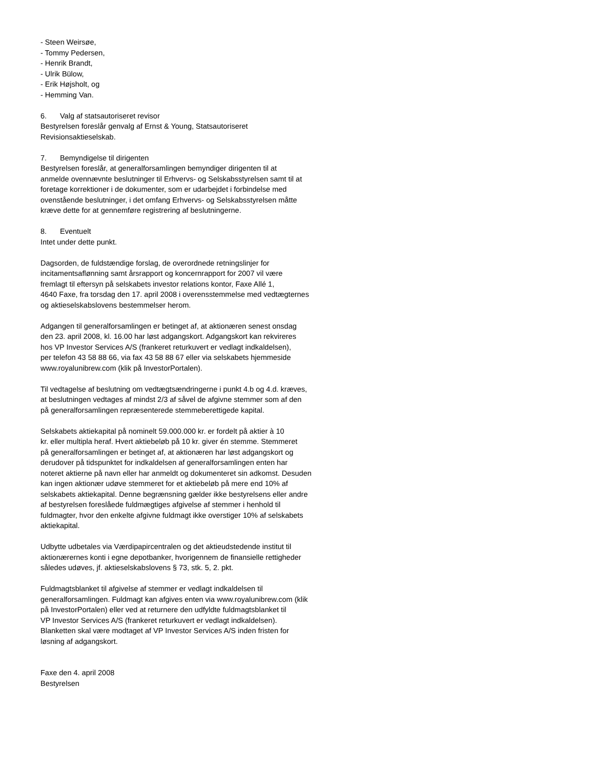- Steen Weirsøe,
- Tommy Pedersen,
- Henrik Brandt,
- Ulrik Bülow,
- Erik Højsholt, og
- Hemming Van.
6. Valg af statsautoriseret revisor
Bestyrelsen foreslår genvalg af Ernst & Young, Statsautoriseret
Revisionsaktieselskab.
7. Bemyndigelse til dirigenten
Bestyrelsen foreslår, at generalforsamlingen bemyndiger dirigenten til at
anmelde ovennævnte beslutninger til Erhvervs- og Selskabsstyrelsen samt til at
foretage korrektioner i de dokumenter, som er udarbejdet i forbindelse med
ovenstående beslutninger, i det omfang Erhvervs- og Selskabsstyrelsen måtte
kræve dette for at gennemføre registrering af beslutningerne.
8. Eventuelt
Intet under dette punkt.
Dagsorden, de fuldstændige forslag, de overordnede retningslinjer for
incitamentsaflønning samt årsrapport og koncernrapport for 2007 vil være
fremlagt til eftersyn på selskabets investor relations kontor, Faxe Allé 1,
4640 Faxe, fra torsdag den 17. april 2008 i overensstemmelse med vedtægternes
og aktieselskabslovens bestemmelser herom.
Adgangen til generalforsamlingen er betinget af, at aktionæren senest onsdag
den 23. april 2008, kl. 16.00 har løst adgangskort. Adgangskort kan rekvireres
hos VP Investor Services A/S (frankeret returkuvert er vedlagt indkaldelsen),
per telefon 43 58 88 66, via fax 43 58 88 67 eller via selskabets hjemmeside
www.royalunibrew.com (klik på InvestorPortalen).
Til vedtagelse af beslutning om vedtægtsændringerne i punkt 4.b og 4.d. kræves,
at beslutningen vedtages af mindst 2/3 af såvel de afgivne stemmer som af den
på generalforsamlingen repræsenterede stemmeberettigede kapital.
Selskabets aktiekapital på nominelt 59.000.000 kr. er fordelt på aktier à 10
kr. eller multipla heraf. Hvert aktiebeløb på 10 kr. giver én stemme. Stemmeret
på generalforsamlingen er betinget af, at aktionæren har løst adgangskort og
derudover på tidspunktet for indkaldelsen af generalforsamlingen enten har
noteret aktierne på navn eller har anmeldt og dokumenteret sin adkomst. Desuden
kan ingen aktionær udøve stemmeret for et aktiebeløb på mere end 10% af
selskabets aktiekapital. Denne begrænsning gælder ikke bestyrelsens eller andre
af bestyrelsen foreslåede fuldmægtiges afgivelse af stemmer i henhold til
fuldmagter, hvor den enkelte afgivne fuldmagt ikke overstiger 10% af selskabets
aktiekapital.
Udbytte udbetales via Værdipapircentralen og det aktieudstedende institut til
aktionærernes konti i egne depotbanker, hvorigennem de finansielle rettigheder
således udøves, jf. aktieselskabslovens § 73, stk. 5, 2. pkt.
Fuldmagtsblanket til afgivelse af stemmer er vedlagt indkaldelsen til
generalforsamlingen. Fuldmagt kan afgives enten via www.royalunibrew.com (klik
på InvestorPortalen) eller ved at returnere den udfyldte fuldmagtsblanket til
VP Investor Services A/S (frankeret returkuvert er vedlagt indkaldelsen).
Blanketten skal være modtaget af VP Investor Services A/S inden fristen for
løsning af adgangskort.
Faxe den 4. april 2008
Bestyrelsen